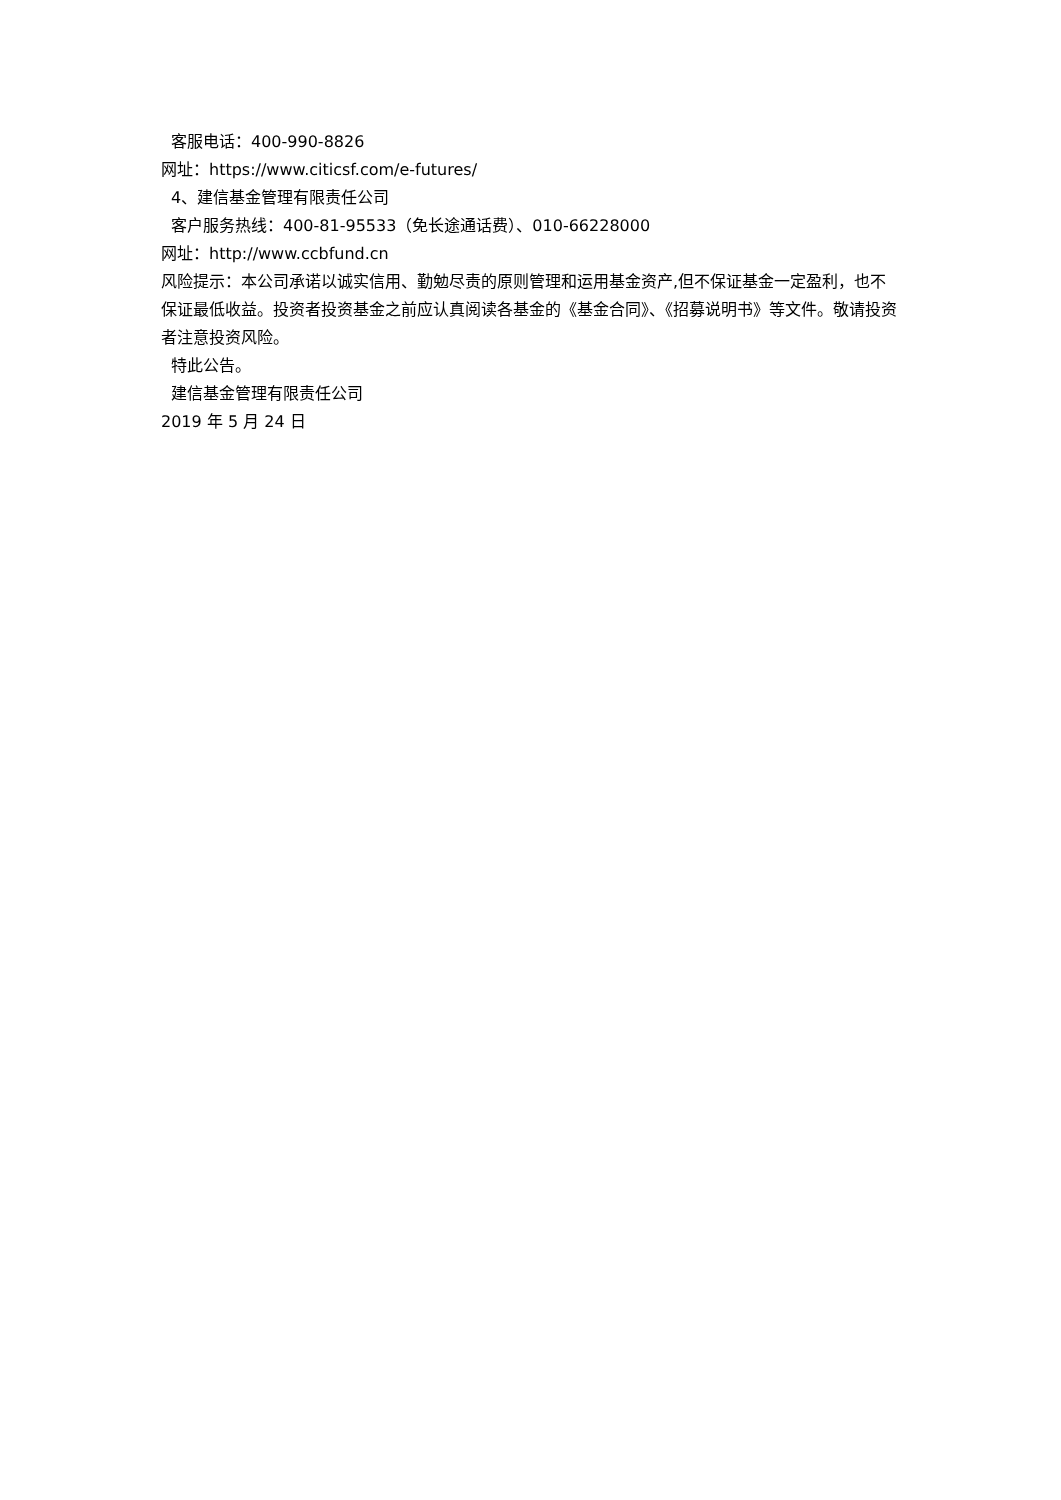客服电话：400-990-8826
网址：https://www.citicsf.com/e-futures/
4、建信基金管理有限责任公司
客户服务热线：400-81-95533（免长途通话费）、010-66228000
网址：http://www.ccbfund.cn
风险提示：本公司承诺以诚实信用、勤勉尽责的原则管理和运用基金资产,但不保证基金一定盈利，也不保证最低收益。投资者投资基金之前应认真阅读各基金的《基金合同》、《招募说明书》等文件。敬请投资者注意投资风险。
特此公告。
建信基金管理有限责任公司
2019 年 5 月 24 日